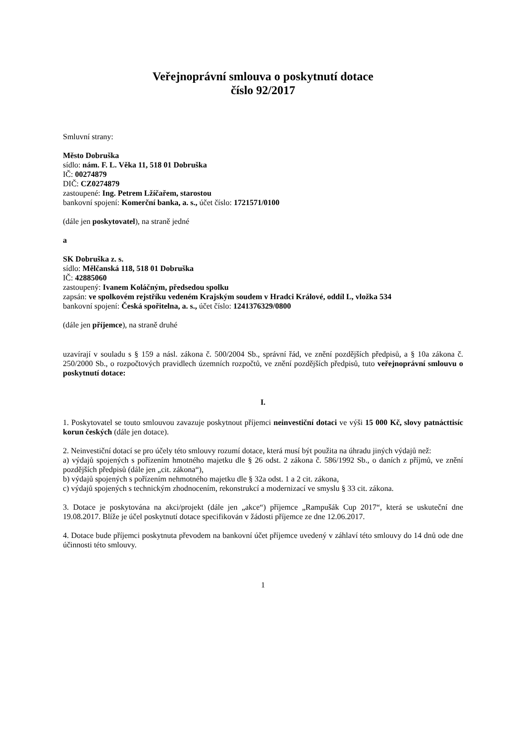Veřejnoprávní smlouva o poskytnutí dotace
číslo 92/2017
Smluvní strany:
Město Dobruška
sídlo: nám. F. L. Věka 11, 518 01 Dobruška
IČ: 00274879
DIČ: CZ0274879
zastoupené: Ing. Petrem Lžíčařem, starostou
bankovní spojení: Komerční banka, a. s., účet číslo: 1721571/0100
(dále jen poskytovatel), na straně jedné
a
SK Dobruška z. s.
sídlo: Mělčanská 118, 518 01 Dobruška
IČ: 42885060
zastoupený: Ivanem Koláčným, předsedou spolku
zapsán: ve spolkovém rejstříku vedeném Krajským soudem v Hradci Králové, oddíl L, vložka 534
bankovní spojení: Česká spořitelna, a. s., účet číslo: 1241376329/0800
(dále jen příjemce), na straně druhé
uzavírají v souladu s § 159 a násl. zákona č. 500/2004 Sb., správní řád, ve znění pozdějších předpisů, a § 10a zákona č. 250/2000 Sb., o rozpočtových pravidlech územních rozpočtů, ve znění pozdějších předpisů, tuto veřejnoprávní smlouvu o poskytnutí dotace:
I.
1. Poskytovatel se touto smlouvou zavazuje poskytnout příjemci neinvestiční dotaci ve výši 15 000 Kč, slovy patnácttisíc korun českých (dále jen dotace).
2. Neinvestiční dotací se pro účely této smlouvy rozumí dotace, která musí být použita na úhradu jiných výdajů než:
a) výdajů spojených s pořízením hmotného majetku dle § 26 odst. 2 zákona č. 586/1992 Sb., o daních z příjmů, ve znění pozdějších předpisů (dále jen „cit. zákona“),
b) výdajů spojených s pořízením nehmotného majetku dle § 32a odst. 1 a 2 cit. zákona,
c) výdajů spojených s technickým zhodnocením, rekonstrukcí a modernizací ve smyslu § 33 cit. zákona.
3. Dotace je poskytována na akci/projekt (dále jen „akce“) příjemce „Rampušák Cup 2017“, která se uskuteční dne 19.08.2017. Blíže je účel poskytnutí dotace specifikován v žádosti příjemce ze dne 12.06.2017.
4. Dotace bude příjemci poskytnuta převodem na bankovní účet příjemce uvedený v záhlaví této smlouvy do 14 dnů ode dne účinnosti této smlouvy.
1